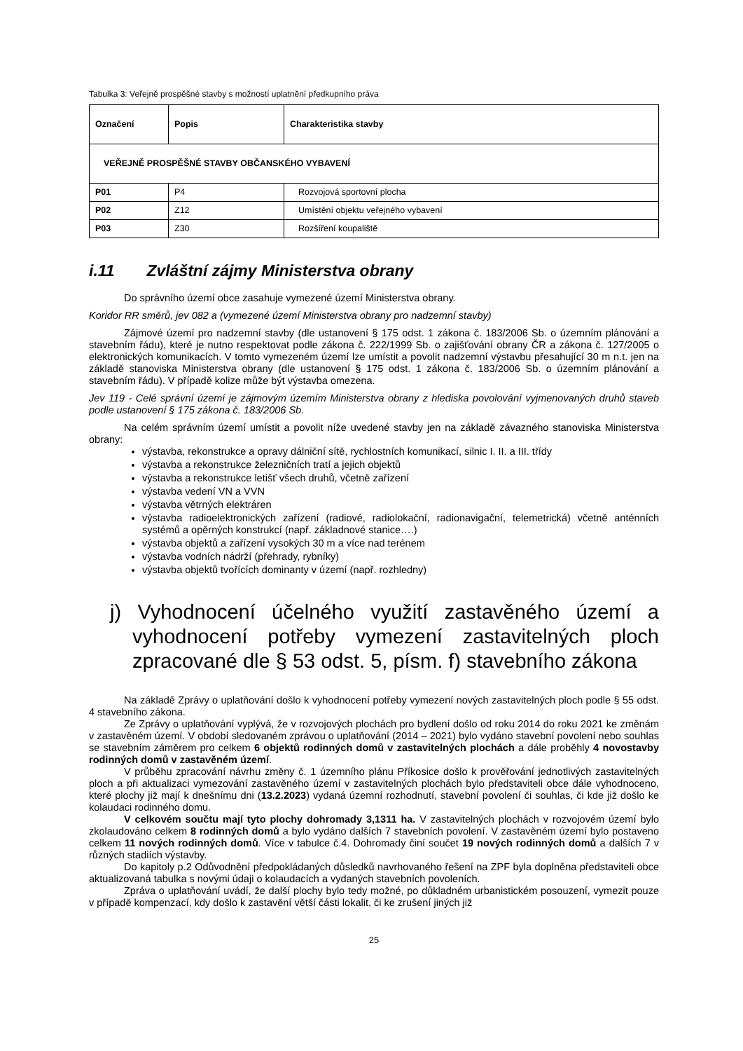Tabulka 3: Veřejně prospěšné stavby s možností uplatnění předkupního práva
| Označení | Popis | Charakteristika stavby |
| --- | --- | --- |
| VEŘEJNĚ PROSPĚŠNÉ STAVBY OBČANSKÉHO VYBAVENÍ | | |
| P01 | P4 | Rozvojová sportovní plocha |
| P02 | Z12 | Umístění objektu veřejného vybavení |
| P03 | Z30 | Rozšíření koupaliště |
i.11 Zvláštní zájmy Ministerstva obrany
Do správního území obce zasahuje vymezené území Ministerstva obrany.
Koridor RR směrů, jev 082 a (vymezené území Ministerstva obrany pro nadzemní stavby)
Zájmové území pro nadzemní stavby (dle ustanovení § 175 odst. 1 zákona č. 183/2006 Sb. o územním plánování a stavebním řádu), které je nutno respektovat podle zákona č. 222/1999 Sb. o zajišťování obrany ČR a zákona č. 127/2005 o elektronických komunikacích. V tomto vymezeném území lze umístit a povolit nadzemní výstavbu přesahující 30 m n.t. jen na základě stanoviska Ministerstva obrany (dle ustanovení § 175 odst. 1 zákona č. 183/2006 Sb. o územním plánování a stavebním řádu). V případě kolize může být výstavba omezena.
Jev 119 - Celé správní území je zájmovým územím Ministerstva obrany z hlediska povolování vyjmenovaných druhů staveb podle ustanovení § 175 zákona č. 183/2006 Sb.
Na celém správním území umístit a povolit níže uvedené stavby jen na základě závazného stanoviska Ministerstva obrany:
výstavba, rekonstrukce a opravy dálniční sítě, rychlostních komunikací, silnic I. II. a III. třídy
výstavba a rekonstrukce železničních tratí a jejich objektů
výstavba a rekonstrukce letišť všech druhů, včetně zařízení
výstavba vedení VN a VVN
výstavba větrných elektráren
výstavba radioelektronických zařízení (radiové, radiolokační, radionavigační, telemetrická) včetně anténních systémů a opěrných konstrukcí (např. základnové stanice….)
výstavba objektů a zařízení vysokých 30 m a více nad terénem
výstavba vodních nádrží (přehrady, rybníky)
výstavba objektů tvořících dominanty v území (např. rozhledny)
j) Vyhodnocení účelného využití zastavěného území a vyhodnocení potřeby vymezení zastavitelných ploch zpracované dle § 53 odst. 5, písm. f) stavebního zákona
Na základě Zprávy o uplatňování došlo k vyhodnocení potřeby vymezení nových zastavitelných ploch podle § 55 odst. 4 stavebního zákona.
Ze Zprávy o uplatňování vyplývá, že v rozvojových plochách pro bydlení došlo od roku 2014 do roku 2021 ke změnám v zastavěném území. V období sledovaném zprávou o uplatňování (2014 – 2021) bylo vydáno stavební povolení nebo souhlas se stavebním záměrem pro celkem 6 objektů rodinných domů v zastavitelných plochách a dále proběhly 4 novostavby rodinných domů v zastavěném území.
V průběhu zpracování návrhu změny č. 1 územního plánu Příkosice došlo k prověřování jednotlivých zastavitelných ploch a při aktualizaci vymezování zastavěného území v zastavitelných plochách bylo představiteli obce dále vyhodnoceno, které plochy již mají k dnešnímu dni (13.2.2023) vydaná územní rozhodnutí, stavební povolení či souhlas, či kde již došlo ke kolaudaci rodinného domu.
V celkovém součtu mají tyto plochy dohromady 3,1311 ha. V zastavitelných plochách v rozvojovém území bylo zkolaudováno celkem 8 rodinných domů a bylo vydáno dalších 7 stavebních povolení. V zastavěném území bylo postaveno celkem 11 nových rodinných domů. Více v tabulce č.4. Dohromady činí součet 19 nových rodinných domů a dalších 7 v různých stadiích výstavby.
Do kapitoly p.2 Odůvodnění předpokládaných důsledků navrhovaného řešení na ZPF byla doplněna představiteli obce aktualizovaná tabulka s novými údaji o kolaudacích a vydaných stavebních povoleních.
Zpráva o uplatňování uvádí, že další plochy bylo tedy možné, po důkladném urbanistickém posouzení, vymezit pouze v případě kompenzací, kdy došlo k zastavění větší části lokalit, či ke zrušení jiných již
25